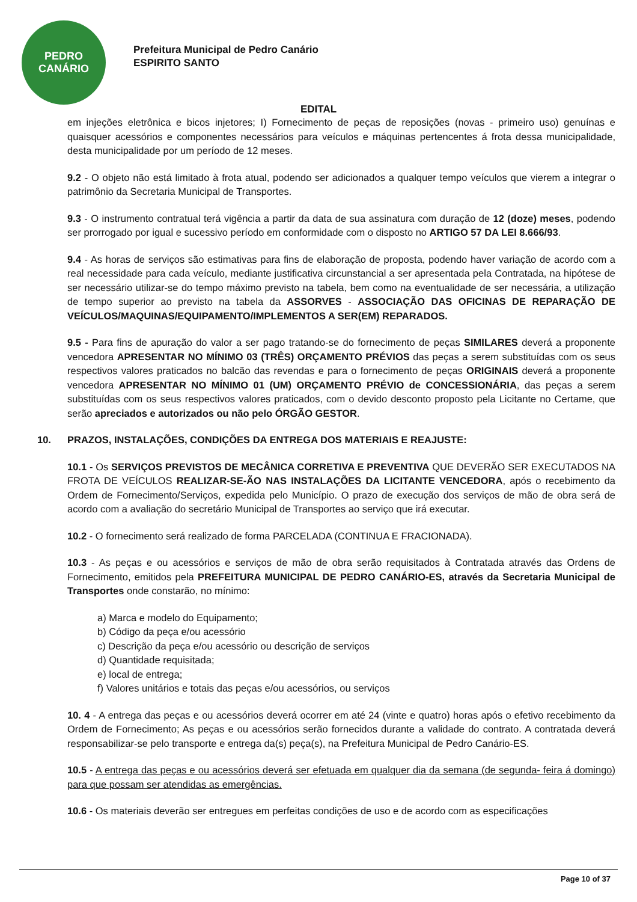PEDRO
CANÁRIO
Prefeitura Municipal de Pedro Canário
ESPIRITO SANTO
EDITAL
em injeções eletrônica e bicos injetores; I) Fornecimento de peças de reposições (novas - primeiro uso) genuínas e quaisquer acessórios e componentes necessários para veículos e máquinas pertencentes á frota dessa municipalidade, desta municipalidade por um período de 12 meses.
9.2 - O objeto não está limitado à frota atual, podendo ser adicionados a qualquer tempo veículos que vierem a integrar o patrimônio da Secretaria Municipal de Transportes.
9.3 - O instrumento contratual terá vigência a partir da data de sua assinatura com duração de 12 (doze) meses, podendo ser prorrogado por igual e sucessivo período em conformidade com o disposto no ARTIGO 57 DA LEI 8.666/93.
9.4 - As horas de serviços são estimativas para fins de elaboração de proposta, podendo haver variação de acordo com a real necessidade para cada veículo, mediante justificativa circunstancial a ser apresentada pela Contratada, na hipótese de ser necessário utilizar-se do tempo máximo previsto na tabela, bem como na eventualidade de ser necessária, a utilização de tempo superior ao previsto na tabela da ASSORVES - ASSOCIAÇÃO DAS OFICINAS DE REPARAÇÃO DE VEÍCULOS/MAQUINAS/EQUIPAMENTO/IMPLEMENTOS A SER(EM) REPARADOS.
9.5 - Para fins de apuração do valor a ser pago tratando-se do fornecimento de peças SIMILARES deverá a proponente vencedora APRESENTAR NO MÍNIMO 03 (TRÊS) ORÇAMENTO PRÉVIOS das peças a serem substituídas com os seus respectivos valores praticados no balcão das revendas e para o fornecimento de peças ORIGINAIS deverá a proponente vencedora APRESENTAR NO MÍNIMO 01 (UM) ORÇAMENTO PRÉVIO de CONCESSIONÁRIA, das peças a serem substituídas com os seus respectivos valores praticados, com o devido desconto proposto pela Licitante no Certame, que serão apreciados e autorizados ou não pelo ÓRGÃO GESTOR.
10. PRAZOS, INSTALAÇÕES, CONDIÇÕES DA ENTREGA DOS MATERIAIS E REAJUSTE:
10.1 - Os SERVIÇOS PREVISTOS DE MECÂNICA CORRETIVA E PREVENTIVA QUE DEVERÃO SER EXECUTADOS NA FROTA DE VEÍCULOS REALIZAR-SE-ÃO NAS INSTALAÇÕES DA LICITANTE VENCEDORA, após o recebimento da Ordem de Fornecimento/Serviços, expedida pelo Município. O prazo de execução dos serviços de mão de obra será de acordo com a avaliação do secretário Municipal de Transportes ao serviço que irá executar.
10.2 - O fornecimento será realizado de forma PARCELADA (CONTINUA E FRACIONADA).
10.3 - As peças e ou acessórios e serviços de mão de obra serão requisitados à Contratada através das Ordens de Fornecimento, emitidos pela PREFEITURA MUNICIPAL DE PEDRO CANÁRIO-ES, através da Secretaria Municipal de Transportes onde constarão, no mínimo:
a) Marca e modelo do Equipamento;
b) Código da peça e/ou acessório
c) Descrição da peça e/ou acessório ou descrição de serviços
d) Quantidade requisitada;
e) local de entrega;
f) Valores unitários e totais das peças e/ou acessórios, ou serviços
10. 4 - A entrega das peças e ou acessórios deverá ocorrer em até 24 (vinte e quatro) horas após o efetivo recebimento da Ordem de Fornecimento; As peças e ou acessórios serão fornecidos durante a validade do contrato. A contratada deverá responsabilizar-se pelo transporte e entrega da(s) peça(s), na Prefeitura Municipal de Pedro Canário-ES.
10.5 - A entrega das peças e ou acessórios deverá ser efetuada em qualquer dia da semana (de segunda- feira á domingo) para que possam ser atendidas as emergências.
10.6 - Os materiais deverão ser entregues em perfeitas condições de uso e de acordo com as especificações
Page 10 of 37